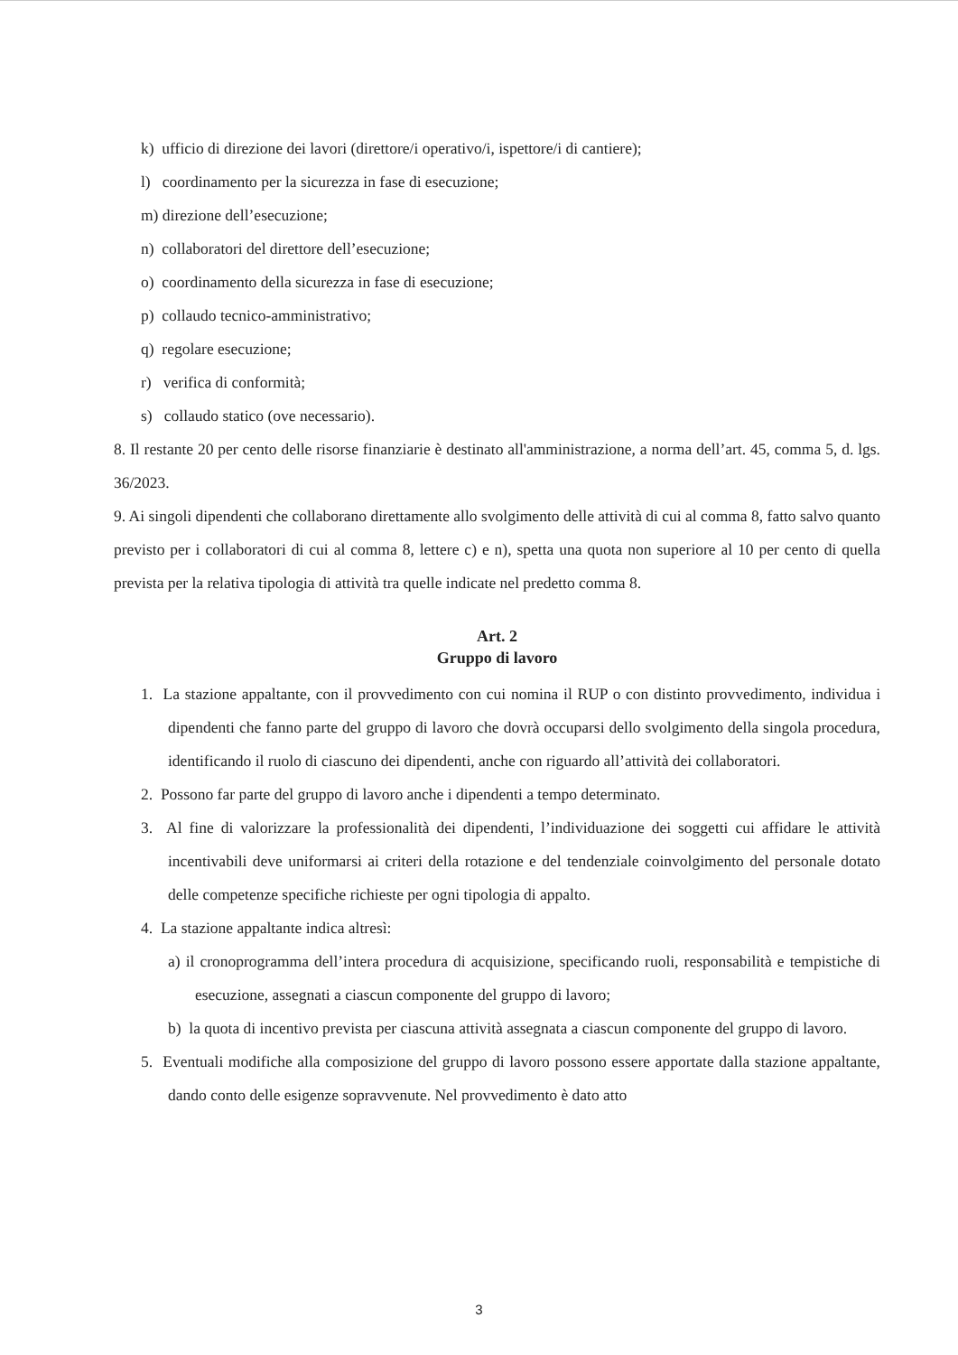k) ufficio di direzione dei lavori (direttore/i operativo/i, ispettore/i di cantiere);
l) coordinamento per la sicurezza in fase di esecuzione;
m) direzione dell’esecuzione;
n) collaboratori del direttore dell’esecuzione;
o) coordinamento della sicurezza in fase di esecuzione;
p) collaudo tecnico-amministrativo;
q) regolare esecuzione;
r) verifica di conformità;
s) collaudo statico (ove necessario).
8. Il restante 20 per cento delle risorse finanziarie è destinato all'amministrazione, a norma dell’art. 45, comma 5, d. lgs. 36/2023.
9. Ai singoli dipendenti che collaborano direttamente allo svolgimento delle attività di cui al comma 8, fatto salvo quanto previsto per i collaboratori di cui al comma 8, lettere c) e n), spetta una quota non superiore al 10 per cento di quella prevista per la relativa tipologia di attività tra quelle indicate nel predetto comma 8.
Art. 2
Gruppo di lavoro
1. La stazione appaltante, con il provvedimento con cui nomina il RUP o con distinto provvedimento, individua i dipendenti che fanno parte del gruppo di lavoro che dovrà occuparsi dello svolgimento della singola procedura, identificando il ruolo di ciascuno dei dipendenti, anche con riguardo all’attività dei collaboratori.
2. Possono far parte del gruppo di lavoro anche i dipendenti a tempo determinato.
3. Al fine di valorizzare la professionalità dei dipendenti, l’individuazione dei soggetti cui affidare le attività incentivabili deve uniformarsi ai criteri della rotazione e del tendenziale coinvolgimento del personale dotato delle competenze specifiche richieste per ogni tipologia di appalto.
4. La stazione appaltante indica altresì:
a) il cronoprogramma dell’intera procedura di acquisizione, specificando ruoli, responsabilità e tempistiche di esecuzione, assegnati a ciascun componente del gruppo di lavoro;
b) la quota di incentivo prevista per ciascuna attività assegnata a ciascun componente del gruppo di lavoro.
5. Eventuali modifiche alla composizione del gruppo di lavoro possono essere apportate dalla stazione appaltante, dando conto delle esigenze sopravvenute. Nel provvedimento è dato atto
3